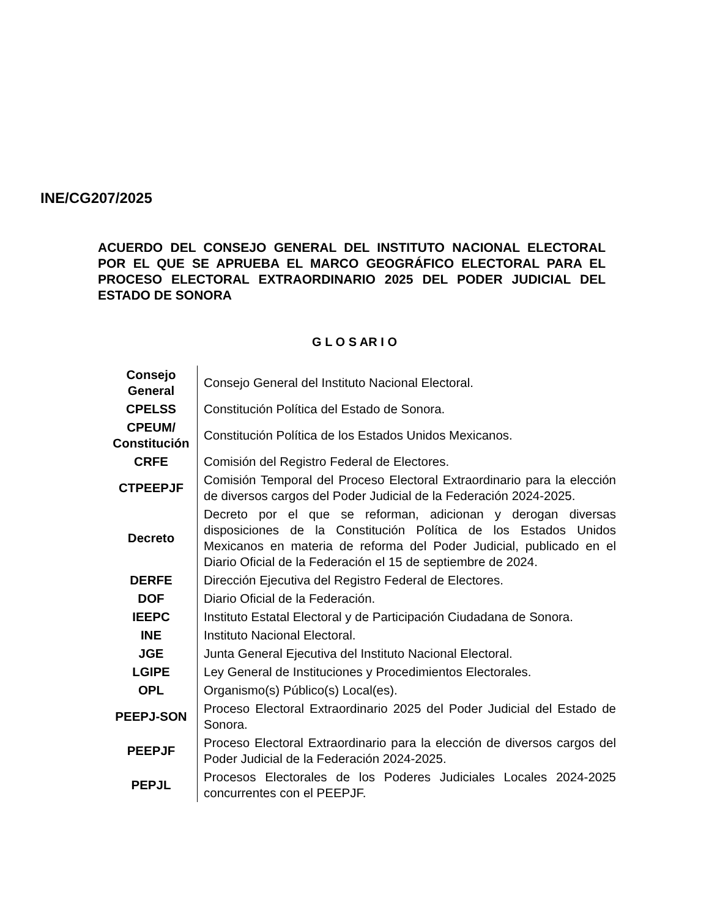INE/CG207/2025
ACUERDO DEL CONSEJO GENERAL DEL INSTITUTO NACIONAL ELECTORAL POR EL QUE SE APRUEBA EL MARCO GEOGRÁFICO ELECTORAL PARA EL PROCESO ELECTORAL EXTRAORDINARIO 2025 DEL PODER JUDICIAL DEL ESTADO DE SONORA
G L O S AR I O
| Consejo General | Consejo General del Instituto Nacional Electoral. |
| CPELSS | Constitución Política del Estado de Sonora. |
| CPEUM/ Constitución | Constitución Política de los Estados Unidos Mexicanos. |
| CRFE | Comisión del Registro Federal de Electores. |
| CTPEEPJF | Comisión Temporal del Proceso Electoral Extraordinario para la elección de diversos cargos del Poder Judicial de la Federación 2024-2025. |
| Decreto | Decreto por el que se reforman, adicionan y derogan diversas disposiciones de la Constitución Política de los Estados Unidos Mexicanos en materia de reforma del Poder Judicial, publicado en el Diario Oficial de la Federación el 15 de septiembre de 2024. |
| DERFE | Dirección Ejecutiva del Registro Federal de Electores. |
| DOF | Diario Oficial de la Federación. |
| IEEPC | Instituto Estatal Electoral y de Participación Ciudadana de Sonora. |
| INE | Instituto Nacional Electoral. |
| JGE | Junta General Ejecutiva del Instituto Nacional Electoral. |
| LGIPE | Ley General de Instituciones y Procedimientos Electorales. |
| OPL | Organismo(s) Público(s) Local(es). |
| PEEPJ-SON | Proceso Electoral Extraordinario 2025 del Poder Judicial del Estado de Sonora. |
| PEEPJF | Proceso Electoral Extraordinario para la elección de diversos cargos del Poder Judicial de la Federación 2024-2025. |
| PEPJL | Procesos Electorales de los Poderes Judiciales Locales 2024-2025 concurrentes con el PEEPJF. |